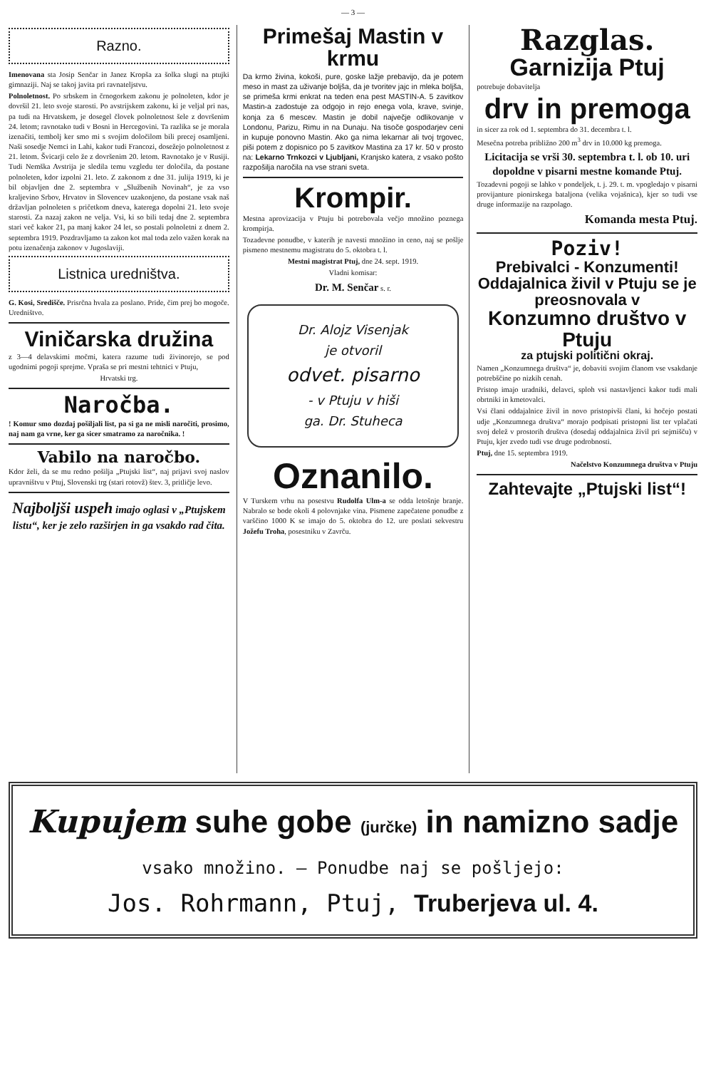— 3 —
Razno.
Imenovana sta Josip Senčar in Janez Kropša za šolka slugi na ptujki gimnaziji. Naj se takoj javita pri ravnateljstvu.
Polnoletnost. Po srbskem in črnogorkem zakonu je polnoleten, kdor je dovršil 21. leto svoje starosti. Po avstrijskem zakonu, ki je veljal pri nas, pa tudi na Hrvatskem, je dosegel človek polnoletnost šele z dovršenim 24. letom; ravnotako tudi v Bosni in Hercegovini. Ta razlika se je morala izenačiti, tembolj ker smo mi s svojim določilom bili precej osamljeni. Naši sosedje Nemci in Lahi, kakor tudi Francozi, dosežejo polnoletnost z 21. letom. Švicarji celo že z dovršenim 20. letom. Ravnotako je v Rusiji. Tudi Nemška Avstrija je sledila temu vzgledu ter določila, da postane polnoleten, kdor izpolni 21. leto. Z zakonom z dne 31. julija 1919, ki je bil objavljen dne 2. septembra v „Službenih Novinah“, je za vso kraljevino Srbov, Hrvatov in Slovencev uzakonjeno, da postane vsak naš državljan polnoleten s pričetkom dneva, katerega dopolni 21. leto svoje starosti. Za nazaj zakon ne velja. Vsi, ki so bili tedaj dne 2. septembra stari več kakor 21, pa manj kakor 24 let, so postali polnoletni z dnem 2. septembra 1919. Pozdravljamo ta zakon kot mal toda zelo važen korak na potu izenačenja zakonov v Jugoslaviji.
Listnica uredništva.
G. Kosi, Središče. Prisrčna hvala za poslano. Pride, čim prej bo mogoče. Uredništvo.
Viničarska družina
z 3—4 delavskimi močmi, katera razume tudi živinorejo, se pod ugodnimi pogoji sprejme. Vpraša se pri mestni tehtnici v Ptuju,
Hrvatski trg.
Naročba.
! Komur smo dozdaj pošiljali list, pa si ga ne misli naročiti, prosimo, naj nam ga vrne, ker ga sicer smatramo za naročnika. !
Vabilo na naročbo.
Kdor želi, da se mu redno pošilja „Ptujski list“, naj prijavi svoj naslov upravništvu v Ptuj, Slovenski trg (stari rotovž) štev. 3, pritličje levo.
Najboljši uspeh imajo oglasi v „Ptujskem listu“, ker je zelo razširjen in ga vsakdo rad čita.
Primešaj Mastin v krmu
Da krmo živina, kokoši, pure, goske lažje prebavijo, da je potem meso in mast za uživanje boljša, da je tvoritev jajc in mleka boljša, se primeša krmi enkrat na teden ena pest MASTIN-A. 5 zavitkov Mastin-a zadostuje za odgojo in rejo enega vola, krave, svinje, konja za 6 mescev. Mastin je dobil največje odlikovanje v Londonu, Parizu, Rimu in na Dunaju. Na tisoče gospodarjev ceni in kupuje ponovno Mastin. Ako ga nima lekarnar ali tvoj trgovec, piši potem z dopisnico po 5 zavitkov Mastina za 17 kr. 50 v prosto na: Lekarno Trnkozci v Ljubljani, Kranjsko katera, z vsako pošto razpošilja naročila na vse strani sveta.
Krompir.
Mestna aprovizacija v Ptuju bi potrebovala večjo množino poznega krompirja.
Tozadevne ponudbe, v katerih je navesti množino in ceno, naj se pošlje pismeno mestnemu magistratu do 5. oktobra t. l.
Mestni magistrat Ptuj, dne 24. sept. 1919.
Vladni komisar:
Dr. M. Senčar s. r.
Dr. Alojz Visenjak
je otvoril
odvet. pisarno
- v Ptuju v hiši
ga. Dr. Stuheca
Oznanilo.
V Turskem vrhu na posestvu Rudolfa Ulm-a se odda letošnje branje. Nabralo se bode okoli 4 polovnjake vina. Pismene zapečatene ponudbe z varščino 1000 K se imajo do 5. oktobra do 12. ure poslati sekvestru Jožefu Troha, posestniku v Zavrču.
Razglas.
Garnizija Ptuj
potrebuje dobavitelja
drv in premoga
in sicer za rok od 1. septembra do 31. decembra t. l.
Mesečna potreba približno 200 m<sup>3</sup> drv in 10.000 kg premoga.
Licitacija se vrši 30. septembra t. l. ob 10. uri dopoldne v pisarni mestne komande Ptuj.
Tozadevni pogoji se lahko v pondeljek, t. j. 29. t. m. vpogledajo v pisarni provijanture pionirskega bataljona (velika vojašnica), kjer so tudi vse druge informazije na razpolago.
Komanda mesta Ptuj.
Poziv!
Prebivalci - Konzumenti!
Oddajalnica živil v Ptuju se je preosnovala v
Konzumno društvo v Ptuju
za ptujski politični okraj.
Namen „Konzumnega društva“ je, dobaviti svojim članom vse vsakdanje potrebščine po nizkih cenah.
Pristop imajo uradniki, delavci, sploh vsi nastavljenci kakor tudi mali obrtniki in kmetovalci.
Vsi člani oddajalnice živil in novo pristopivši člani, ki hočejo postati udje „Konzumnega društva“ morajo podpisati pristopni list ter vplačati svoj delež v prostorih društva (dosedaj oddajalnica živil pri sejmišču) v Ptuju, kjer zvedo tudi vse druge podrobnosti.
Ptuj, dne 15. septembra 1919.
Načelstvo Konzumnega društva v Ptuju
Zahtevajte „Ptujski list“!
Kupujem suhe gobe (jurčke) in namizno sadje
vsako množino. — Ponudbe naj se pošljejo:
Jos. Rohrmann, Ptuj, Truberjeva ul. 4.